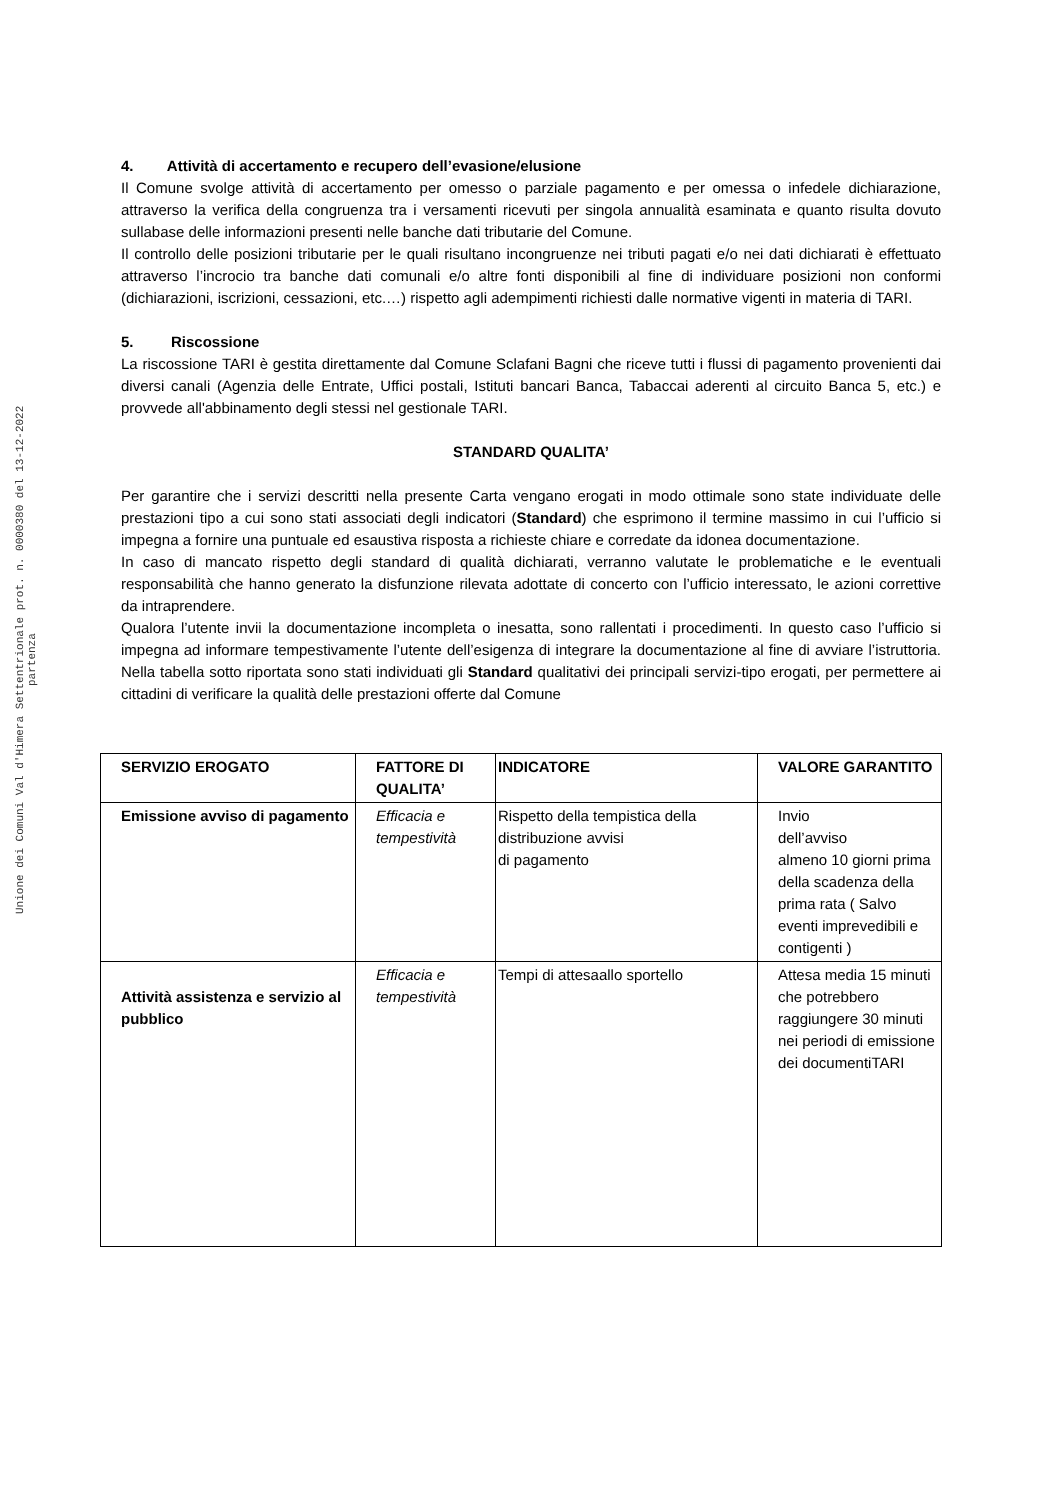Unione dei Comuni Val d'Himera Settentrionale prot. n. 0000380 del 13-12-2022 partenza
4. Attività di accertamento e recupero dell’evasione/elusione
Il Comune svolge attività di accertamento per omesso o parziale pagamento e per omessa o infedele dichiarazione, attraverso la verifica della congruenza tra i versamenti ricevuti per singola annualità esaminata e quanto risulta dovuto sullabase delle informazioni presenti nelle banche dati tributarie del Comune.
Il controllo delle posizioni tributarie per le quali risultano incongruenze nei tributi pagati e/o nei dati dichiarati è effettuato attraverso l’incrocio tra banche dati comunali e/o altre fonti disponibili al fine di individuare posizioni non conformi (dichiarazioni, iscrizioni, cessazioni, etc.…) rispetto agli adempimenti richiesti dalle normative vigenti in materia di TARI.
5. Riscossione
La riscossione TARI è gestita direttamente dal Comune Sclafani Bagni che riceve tutti i flussi di pagamento provenienti dai diversi canali (Agenzia delle Entrate, Uffici postali, Istituti bancari Banca, Tabaccai aderenti al circuito Banca 5, etc.) e provvede all'abbinamento degli stessi nel gestionale TARI.
STANDARD QUALITA’
Per garantire che i servizi descritti nella presente Carta vengano erogati in modo ottimale sono state individuate delle prestazioni tipo a cui sono stati associati degli indicatori (Standard) che esprimono il termine massimo in cui l’ufficio si impegna a fornire una puntuale ed esaustiva risposta a richieste chiare e corredate da idonea documentazione.
In caso di mancato rispetto degli standard di qualità dichiarati, verranno valutate le problematiche e le eventuali responsabilità che hanno generato la disfunzione rilevata adottate di concerto con l’ufficio interessato, le azioni correttive da intraprendere.
Qualora l’utente invii la documentazione incompleta o inesatta, sono rallentati i procedimenti. In questo caso l’ufficio si impegna ad informare tempestivamente l’utente dell’esigenza di integrare la documentazione al fine di avviare l’istruttoria. Nella tabella sotto riportata sono stati individuati gli Standard qualitativi dei principali servizi-tipo erogati, per permettere ai cittadini di verificare la qualità delle prestazioni offerte dal Comune
| SERVIZIO EROGATO | FATTORE DI QUALITA’ | INDICATORE | VALORE GARANTITO |
| --- | --- | --- | --- |
| Emissione avviso di pagamento | Efficacia e tempestività | Rispetto della tempistica della distribuzione avvisi di pagamento | Invio dell’avviso almeno 10 giorni prima della scadenza della prima rata ( Salvo eventi imprevedibili e contigenti ) |
| Attività assistenza e servizio al pubblico | Efficacia e tempestività | Tempi di attesaallo sportello | Attesa media 15 minuti che potrebbero raggiungere 30 minuti nei periodi di emissione dei documentiTARI |